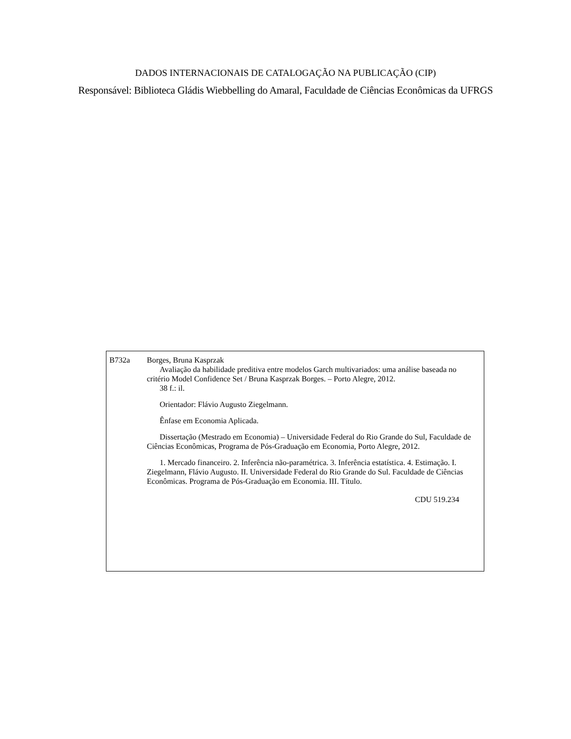DADOS INTERNACIONAIS DE CATALOGAÇÃO NA PUBLICAÇÃO (CIP)
Responsável: Biblioteca Gládis Wiebbelling do Amaral, Faculdade de Ciências Econômicas da UFRGS
B732a Borges, Bruna Kasprzak
Avaliação da habilidade preditiva entre modelos Garch multivariados: uma análise baseada no critério Model Confidence Set / Bruna Kasprzak Borges. – Porto Alegre, 2012.
38 f.: il.
Orientador: Flávio Augusto Ziegelmann.
Ênfase em Economia Aplicada.
Dissertação (Mestrado em Economia) – Universidade Federal do Rio Grande do Sul, Faculdade de Ciências Econômicas, Programa de Pós-Graduação em Economia, Porto Alegre, 2012.
1. Mercado financeiro. 2. Inferência não-paramétrica. 3. Inferência estatística. 4. Estimação. I. Ziegelmann, Flávio Augusto. II. Universidade Federal do Rio Grande do Sul. Faculdade de Ciências Econômicas. Programa de Pós-Graduação em Economia. III. Título.
CDU 519.234